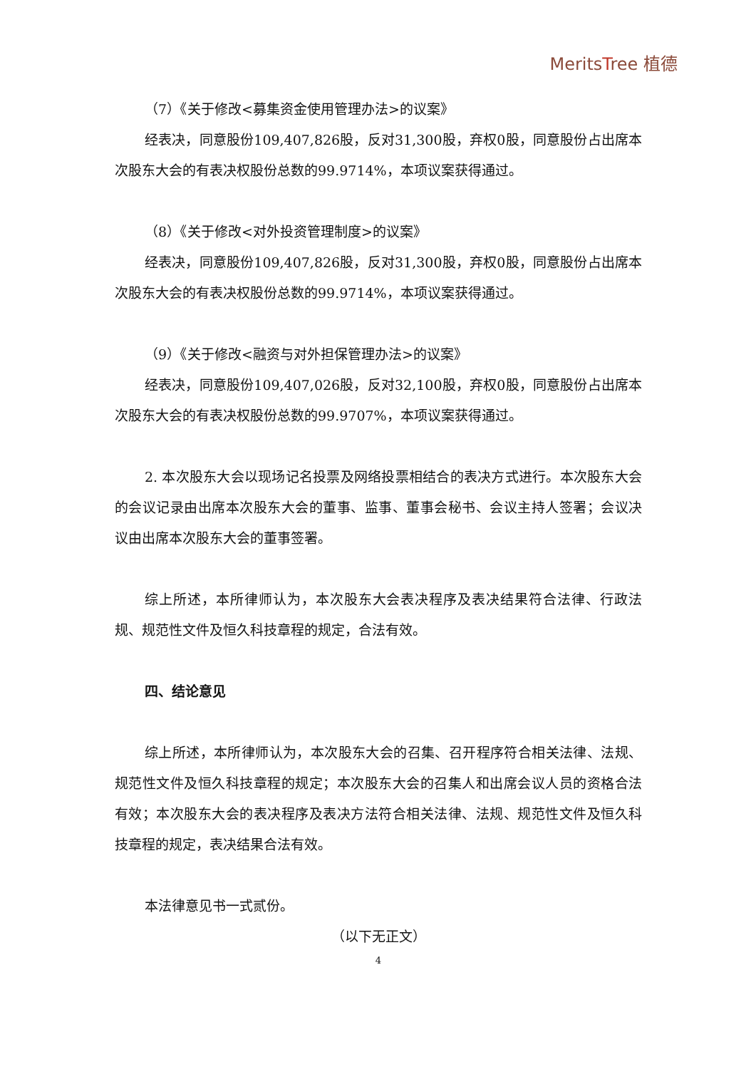MeritsTree 植德
（7）《关于修改<募集资金使用管理办法>的议案》
经表决，同意股份109,407,826股，反对31,300股，弃权0股，同意股份占出席本次股东大会的有表决权股份总数的99.9714%，本项议案获得通过。
（8）《关于修改<对外投资管理制度>的议案》
经表决，同意股份109,407,826股，反对31,300股，弃权0股，同意股份占出席本次股东大会的有表决权股份总数的99.9714%，本项议案获得通过。
（9）《关于修改<融资与对外担保管理办法>的议案》
经表决，同意股份109,407,026股，反对32,100股，弃权0股，同意股份占出席本次股东大会的有表决权股份总数的99.9707%，本项议案获得通过。
2. 本次股东大会以现场记名投票及网络投票相结合的表决方式进行。本次股东大会的会议记录由出席本次股东大会的董事、监事、董事会秘书、会议主持人签署；会议决议由出席本次股东大会的董事签署。
综上所述，本所律师认为，本次股东大会表决程序及表决结果符合法律、行政法规、规范性文件及恒久科技章程的规定，合法有效。
四、结论意见
综上所述，本所律师认为，本次股东大会的召集、召开程序符合相关法律、法规、规范性文件及恒久科技章程的规定；本次股东大会的召集人和出席会议人员的资格合法有效；本次股东大会的表决程序及表决方法符合相关法律、法规、规范性文件及恒久科技章程的规定，表决结果合法有效。
本法律意见书一式贰份。
（以下无正文）
4